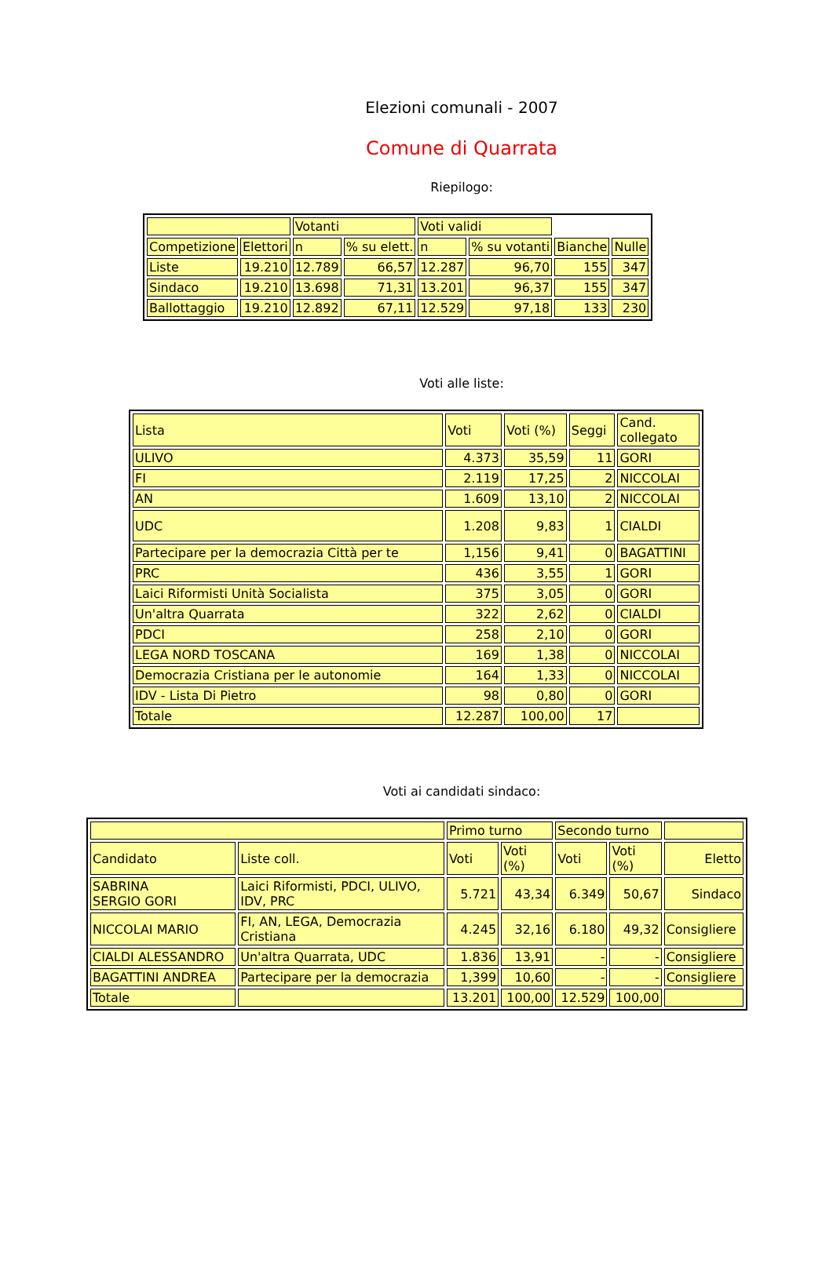Elezioni comunali - 2007
Comune di Quarrata
Riepilogo:
| | | Votanti | | Voti validi | | | |
| --- | --- | --- | --- | --- | --- | --- | --- |
| Competizione | Elettori | n | % su elett. | n | % su votanti | Bianche | Nulle |
| Liste | 19.210 | 12.789 | 66,57 | 12.287 | 96,70 | 155 | 347 |
| Sindaco | 19.210 | 13.698 | 71,31 | 13.201 | 96,37 | 155 | 347 |
| Ballottaggio | 19.210 | 12.892 | 67,11 | 12.529 | 97,18 | 133 | 230 |
Voti alle liste:
| Lista | Voti | Voti (%) | Seggi | Cand. collegato |
| --- | --- | --- | --- | --- |
| ULIVO | 4.373 | 35,59 | 11 | GORI |
| FI | 2.119 | 17,25 | 2 | NICCOLAI |
| AN | 1.609 | 13,10 | 2 | NICCOLAI |
| UDC | 1.208 | 9,83 | 1 | CIALDI |
| Partecipare per la democrazia Città per te | 1,156 | 9,41 | 0 | BAGATTINI |
| PRC | 436 | 3,55 | 1 | GORI |
| Laici Riformisti Unità Socialista | 375 | 3,05 | 0 | GORI |
| Un'altra Quarrata | 322 | 2,62 | 0 | CIALDI |
| PDCI | 258 | 2,10 | 0 | GORI |
| LEGA NORD TOSCANA | 169 | 1,38 | 0 | NICCOLAI |
| Democrazia Cristiana per le autonomie | 164 | 1,33 | 0 | NICCOLAI |
| IDV - Lista Di Pietro | 98 | 0,80 | 0 | GORI |
| Totale | 12.287 | 100,00 | 17 | |
Voti ai candidati sindaco:
| | | Primo turno | | Secondo turno | | |
| --- | --- | --- | --- | --- | --- | --- |
| Candidato | Liste coll. | Voti | Voti (%) | Voti | Voti (%) | Eletto |
| SABRINA SERGIO GORI | Laici Riformisti, PDCI, ULIVO, IDV, PRC | 5.721 | 43,34 | 6.349 | 50,67 | Sindaco |
| NICCOLAI MARIO | FI, AN, LEGA, Democrazia Cristiana | 4.245 | 32,16 | 6.180 | 49,32 | Consigliere |
| CIALDI ALESSANDRO | Un'altra Quarrata, UDC | 1.836 | 13,91 | - | - | Consigliere |
| BAGATTINI ANDREA | Partecipare per la democrazia | 1,399 | 10,60 | - | - | Consigliere |
| Totale | | 13.201 | 100,00 | 12.529 | 100,00 | |